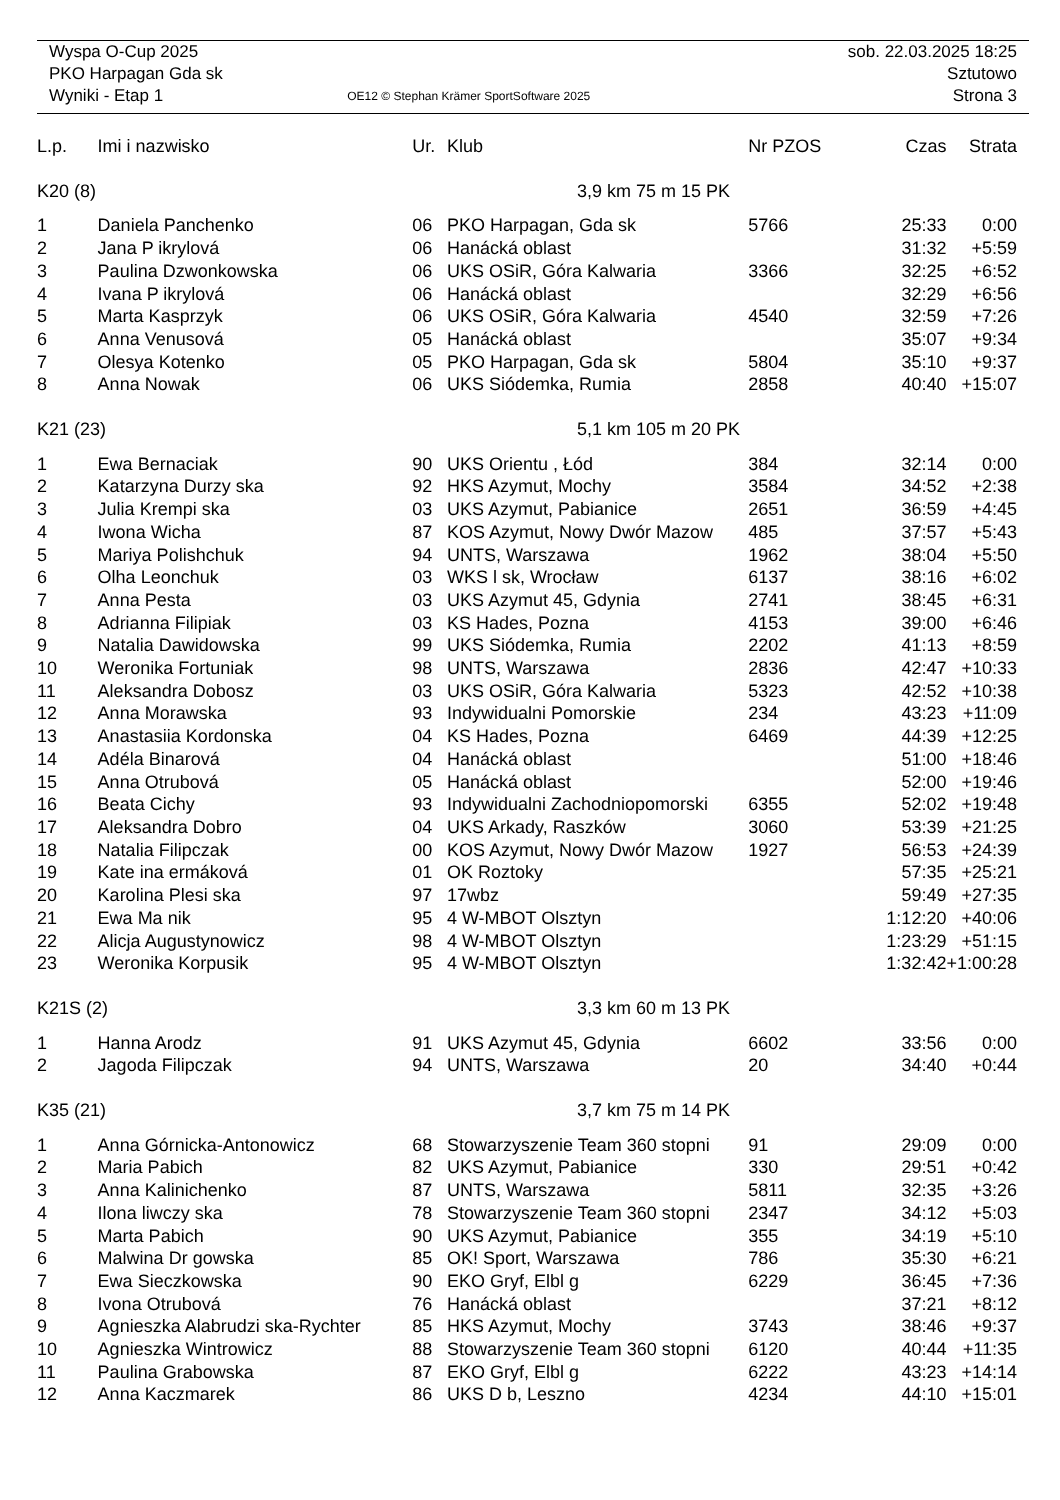| Wyspa O-Cup 2025 | | sob. 22.03.2025 18:25 |
| PKO Harpagan Gda sk | | Sztutowo |
| Wyniki - Etap 1 | OE12 © Stephan Krämer SportSoftware 2025 | Strona 3 |
| L.p. | Imi i nazwisko | Ur. | Klub | Nr PZOS | Czas | Strata |
| --- | --- | --- | --- | --- | --- | --- |
| K20 (8) | | | 3,9 km 75 m 15 PK | | | |
| 1 | Daniela Panchenko | 06 | PKO Harpagan, Gda sk | 5766 | 25:33 | 0:00 |
| 2 | Jana P ikrylová | 06 | Hanácká oblast | | 31:32 | +5:59 |
| 3 | Paulina Dzwonkowska | 06 | UKS OSiR, Góra Kalwaria | 3366 | 32:25 | +6:52 |
| 4 | Ivana P ikrylová | 06 | Hanácká oblast | | 32:29 | +6:56 |
| 5 | Marta Kasprzyk | 06 | UKS OSiR, Góra Kalwaria | 4540 | 32:59 | +7:26 |
| 6 | Anna Venusová | 05 | Hanácká oblast | | 35:07 | +9:34 |
| 7 | Olesya Kotenko | 05 | PKO Harpagan, Gda sk | 5804 | 35:10 | +9:37 |
| 8 | Anna Nowak | 06 | UKS Siódemka, Rumia | 2858 | 40:40 | +15:07 |
| K21 (23) | | | 5,1 km 105 m 20 PK | | | |
| 1 | Ewa Bernaciak | 90 | UKS Orientu , Łód | 384 | 32:14 | 0:00 |
| 2 | Katarzyna Durzy ska | 92 | HKS Azymut, Mochy | 3584 | 34:52 | +2:38 |
| 3 | Julia Krempi ska | 03 | UKS Azymut, Pabianice | 2651 | 36:59 | +4:45 |
| 4 | Iwona Wicha | 87 | KOS Azymut, Nowy Dwór Mazow | 485 | 37:57 | +5:43 |
| 5 | Mariya Polishchuk | 94 | UNTS, Warszawa | 1962 | 38:04 | +5:50 |
| 6 | Olha Leonchuk | 03 | WKS l sk, Wrocław | 6137 | 38:16 | +6:02 |
| 7 | Anna Pesta | 03 | UKS Azymut 45, Gdynia | 2741 | 38:45 | +6:31 |
| 8 | Adrianna Filipiak | 03 | KS Hades, Pozna | 4153 | 39:00 | +6:46 |
| 9 | Natalia Dawidowska | 99 | UKS Siódemka, Rumia | 2202 | 41:13 | +8:59 |
| 10 | Weronika Fortuniak | 98 | UNTS, Warszawa | 2836 | 42:47 | +10:33 |
| 11 | Aleksandra Dobosz | 03 | UKS OSiR, Góra Kalwaria | 5323 | 42:52 | +10:38 |
| 12 | Anna Morawska | 93 | Indywidualni Pomorskie | 234 | 43:23 | +11:09 |
| 13 | Anastasiia Kordonska | 04 | KS Hades, Pozna | 6469 | 44:39 | +12:25 |
| 14 | Adéla Binarová | 04 | Hanácká oblast | | 51:00 | +18:46 |
| 15 | Anna Otrubová | 05 | Hanácká oblast | | 52:00 | +19:46 |
| 16 | Beata Cichy | 93 | Indywidualni Zachodniopomorski | 6355 | 52:02 | +19:48 |
| 17 | Aleksandra Dobro | 04 | UKS Arkady, Raszków | 3060 | 53:39 | +21:25 |
| 18 | Natalia Filipczak | 00 | KOS Azymut, Nowy Dwór Mazow | 1927 | 56:53 | +24:39 |
| 19 | Kate ina ermáková | 01 | OK Roztoky | | 57:35 | +25:21 |
| 20 | Karolina Plesi ska | 97 | 17wbz | | 59:49 | +27:35 |
| 21 | Ewa Ma nik | 95 | 4 W-MBOT Olsztyn | | 1:12:20 | +40:06 |
| 22 | Alicja Augustynowicz | 98 | 4 W-MBOT Olsztyn | | 1:23:29 | +51:15 |
| 23 | Weronika Korpusik | 95 | 4 W-MBOT Olsztyn | | 1:32:42 | +1:00:28 |
| K21S (2) | | | 3,3 km 60 m 13 PK | | | |
| 1 | Hanna Arodz | 91 | UKS Azymut 45, Gdynia | 6602 | 33:56 | 0:00 |
| 2 | Jagoda Filipczak | 94 | UNTS, Warszawa | 20 | 34:40 | +0:44 |
| K35 (21) | | | 3,7 km 75 m 14 PK | | | |
| 1 | Anna Górnicka-Antonowicz | 68 | Stowarzyszenie Team 360 stopni | 91 | 29:09 | 0:00 |
| 2 | Maria Pabich | 82 | UKS Azymut, Pabianice | 330 | 29:51 | +0:42 |
| 3 | Anna Kalinichenko | 87 | UNTS, Warszawa | 5811 | 32:35 | +3:26 |
| 4 | Ilona liwczy ska | 78 | Stowarzyszenie Team 360 stopni | 2347 | 34:12 | +5:03 |
| 5 | Marta Pabich | 90 | UKS Azymut, Pabianice | 355 | 34:19 | +5:10 |
| 6 | Malwina Dr gowska | 85 | OK! Sport, Warszawa | 786 | 35:30 | +6:21 |
| 7 | Ewa Sieczkowska | 90 | EKO Gryf, Elbl g | 6229 | 36:45 | +7:36 |
| 8 | Ivona Otrubová | 76 | Hanácká oblast | | 37:21 | +8:12 |
| 9 | Agnieszka Alabrudzi ska-Rychter | 85 | HKS Azymut, Mochy | 3743 | 38:46 | +9:37 |
| 10 | Agnieszka Wintrowicz | 88 | Stowarzyszenie Team 360 stopni | 6120 | 40:44 | +11:35 |
| 11 | Paulina Grabowska | 87 | EKO Gryf, Elbl g | 6222 | 43:23 | +14:14 |
| 12 | Anna Kaczmarek | 86 | UKS D b, Leszno | 4234 | 44:10 | +15:01 |